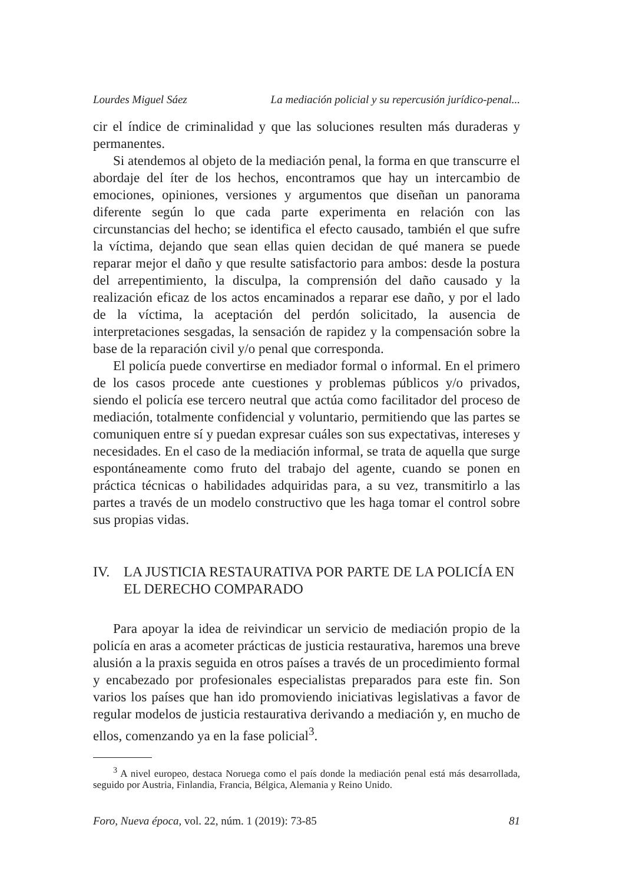Lourdes Miguel Sáez La mediación policial y su repercusión jurídico-penal...
cir el índice de criminalidad y que las soluciones resulten más duraderas y permanentes.
Si atendemos al objeto de la mediación penal, la forma en que transcurre el abordaje del íter de los hechos, encontramos que hay un intercambio de emociones, opiniones, versiones y argumentos que diseñan un panorama diferente según lo que cada parte experimenta en relación con las circunstancias del hecho; se identifica el efecto causado, también el que sufre la víctima, dejando que sean ellas quien decidan de qué manera se puede reparar mejor el daño y que resulte satisfactorio para ambos: desde la postura del arrepentimiento, la disculpa, la comprensión del daño causado y la realización eficaz de los actos encaminados a reparar ese daño, y por el lado de la víctima, la aceptación del perdón solicitado, la ausencia de interpretaciones sesgadas, la sensación de rapidez y la compensación sobre la base de la reparación civil y/o penal que corresponda.
El policía puede convertirse en mediador formal o informal. En el primero de los casos procede ante cuestiones y problemas públicos y/o privados, siendo el policía ese tercero neutral que actúa como facilitador del proceso de mediación, totalmente confidencial y voluntario, permitiendo que las partes se comuniquen entre sí y puedan expresar cuáles son sus expectativas, intereses y necesidades. En el caso de la mediación informal, se trata de aquella que surge espontáneamente como fruto del trabajo del agente, cuando se ponen en práctica técnicas o habilidades adquiridas para, a su vez, transmitirlo a las partes a través de un modelo constructivo que les haga tomar el control sobre sus propias vidas.
IV. LA JUSTICIA RESTAURATIVA POR PARTE DE LA POLICÍA EN EL DERECHO COMPARADO
Para apoyar la idea de reivindicar un servicio de mediación propio de la policía en aras a acometer prácticas de justicia restaurativa, haremos una breve alusión a la praxis seguida en otros países a través de un procedimiento formal y encabezado por profesionales especialistas preparados para este fin. Son varios los países que han ido promoviendo iniciativas legislativas a favor de regular modelos de justicia restaurativa derivando a mediación y, en mucho de ellos, comenzando ya en la fase policial<sup>3</sup>.
<sup>3</sup> A nivel europeo, destaca Noruega como el país donde la mediación penal está más desarrollada, seguido por Austria, Finlandia, Francia, Bélgica, Alemania y Reino Unido.
Foro, Nueva época, vol. 22, núm. 1 (2019): 73-85 81